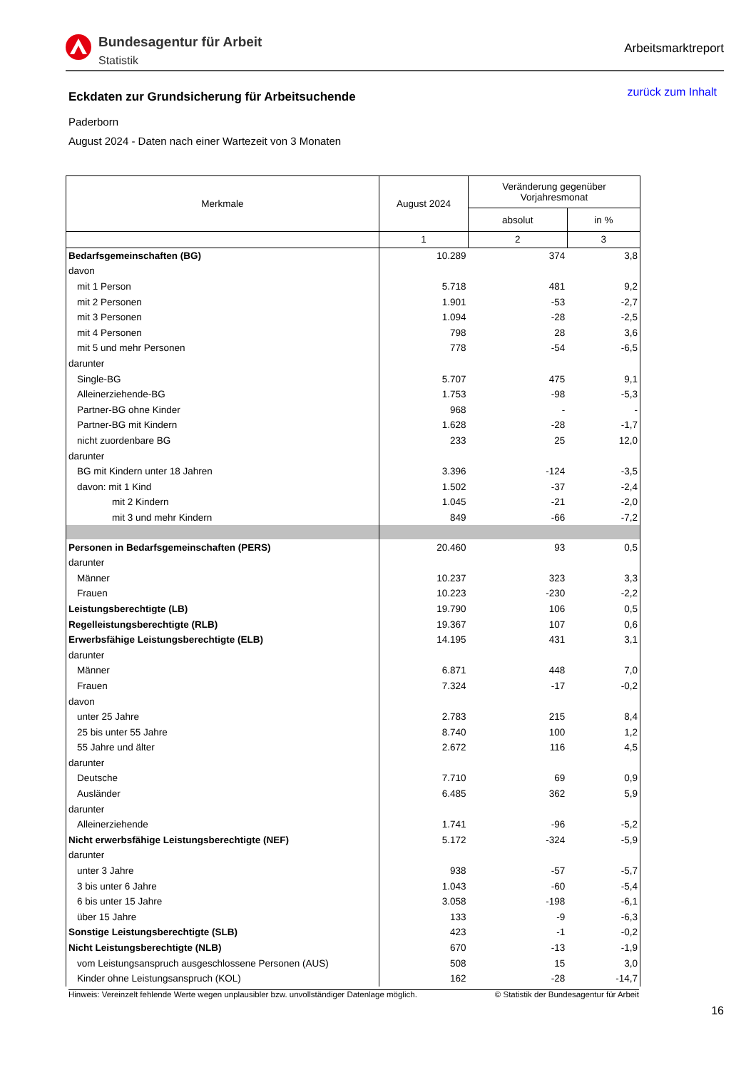Bundesagentur für Arbeit
Statistik
Arbeitsmarktreport
Eckdaten zur Grundsicherung für Arbeitsuchende
zurück zum Inhalt
Paderborn
August 2024 - Daten nach einer Wartezeit von 3 Monaten
| Merkmale | August 2024 | Veränderung gegenüber Vorjahresmonat | |
| --- | --- | --- | --- |
| | | absolut | in % |
| | 1 | 2 | 3 |
| Bedarfsgemeinschaften (BG) | 10.289 | 374 | 3,8 |
| davon | | | |
| mit 1 Person | 5.718 | 481 | 9,2 |
| mit 2 Personen | 1.901 | -53 | -2,7 |
| mit 3 Personen | 1.094 | -28 | -2,5 |
| mit 4 Personen | 798 | 28 | 3,6 |
| mit 5 und mehr Personen | 778 | -54 | -6,5 |
| darunter | | | |
| Single-BG | 5.707 | 475 | 9,1 |
| Alleinerziehende-BG | 1.753 | -98 | -5,3 |
| Partner-BG ohne Kinder | 968 | - | - |
| Partner-BG mit Kindern | 1.628 | -28 | -1,7 |
| nicht zuordenbare BG | 233 | 25 | 12,0 |
| darunter | | | |
| BG mit Kindern unter 18 Jahren | 3.396 | -124 | -3,5 |
| davon: mit 1 Kind | 1.502 | -37 | -2,4 |
| mit 2 Kindern | 1.045 | -21 | -2,0 |
| mit 3 und mehr Kindern | 849 | -66 | -7,2 |
| Personen in Bedarfsgemeinschaften (PERS) | 20.460 | 93 | 0,5 |
| darunter | | | |
| Männer | 10.237 | 323 | 3,3 |
| Frauen | 10.223 | -230 | -2,2 |
| Leistungsberechtigte (LB) | 19.790 | 106 | 0,5 |
| Regelleistungsberechtigte (RLB) | 19.367 | 107 | 0,6 |
| Erwerbsfähige Leistungsberechtigte (ELB) | 14.195 | 431 | 3,1 |
| darunter | | | |
| Männer | 6.871 | 448 | 7,0 |
| Frauen | 7.324 | -17 | -0,2 |
| davon | | | |
| unter 25 Jahre | 2.783 | 215 | 8,4 |
| 25 bis unter 55 Jahre | 8.740 | 100 | 1,2 |
| 55 Jahre und älter | 2.672 | 116 | 4,5 |
| darunter | | | |
| Deutsche | 7.710 | 69 | 0,9 |
| Ausländer | 6.485 | 362 | 5,9 |
| darunter | | | |
| Alleinerziehende | 1.741 | -96 | -5,2 |
| Nicht erwerbsfähige Leistungsberechtigte (NEF) | 5.172 | -324 | -5,9 |
| darunter | | | |
| unter 3 Jahre | 938 | -57 | -5,7 |
| 3 bis unter 6 Jahre | 1.043 | -60 | -5,4 |
| 6 bis unter 15 Jahre | 3.058 | -198 | -6,1 |
| über 15 Jahre | 133 | -9 | -6,3 |
| Sonstige Leistungsberechtigte (SLB) | 423 | -1 | -0,2 |
| Nicht Leistungsberechtigte (NLB) | 670 | -13 | -1,9 |
| vom Leistungsanspruch ausgeschlossene Personen (AUS) | 508 | 15 | 3,0 |
| Kinder ohne Leistungsanspruch (KOL) | 162 | -28 | -14,7 |
Hinweis: Vereinzelt fehlende Werte wegen unplausibler bzw. unvollständiger Datenlage möglich. © Statistik der Bundesagentur für Arbeit
16